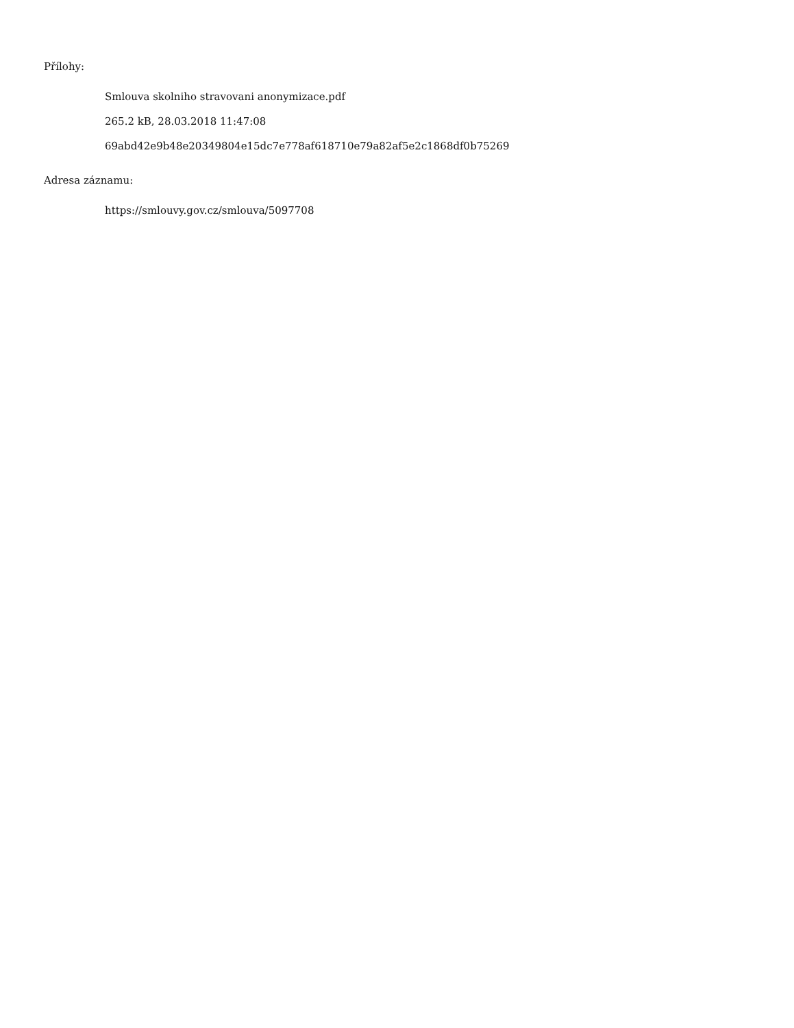Přílohy:
Smlouva skolniho stravovani anonymizace.pdf
265.2 kB, 28.03.2018 11:47:08
69abd42e9b48e20349804e15dc7e778af618710e79a82af5e2c1868df0b75269
Adresa záznamu:
https://smlouvy.gov.cz/smlouva/5097708